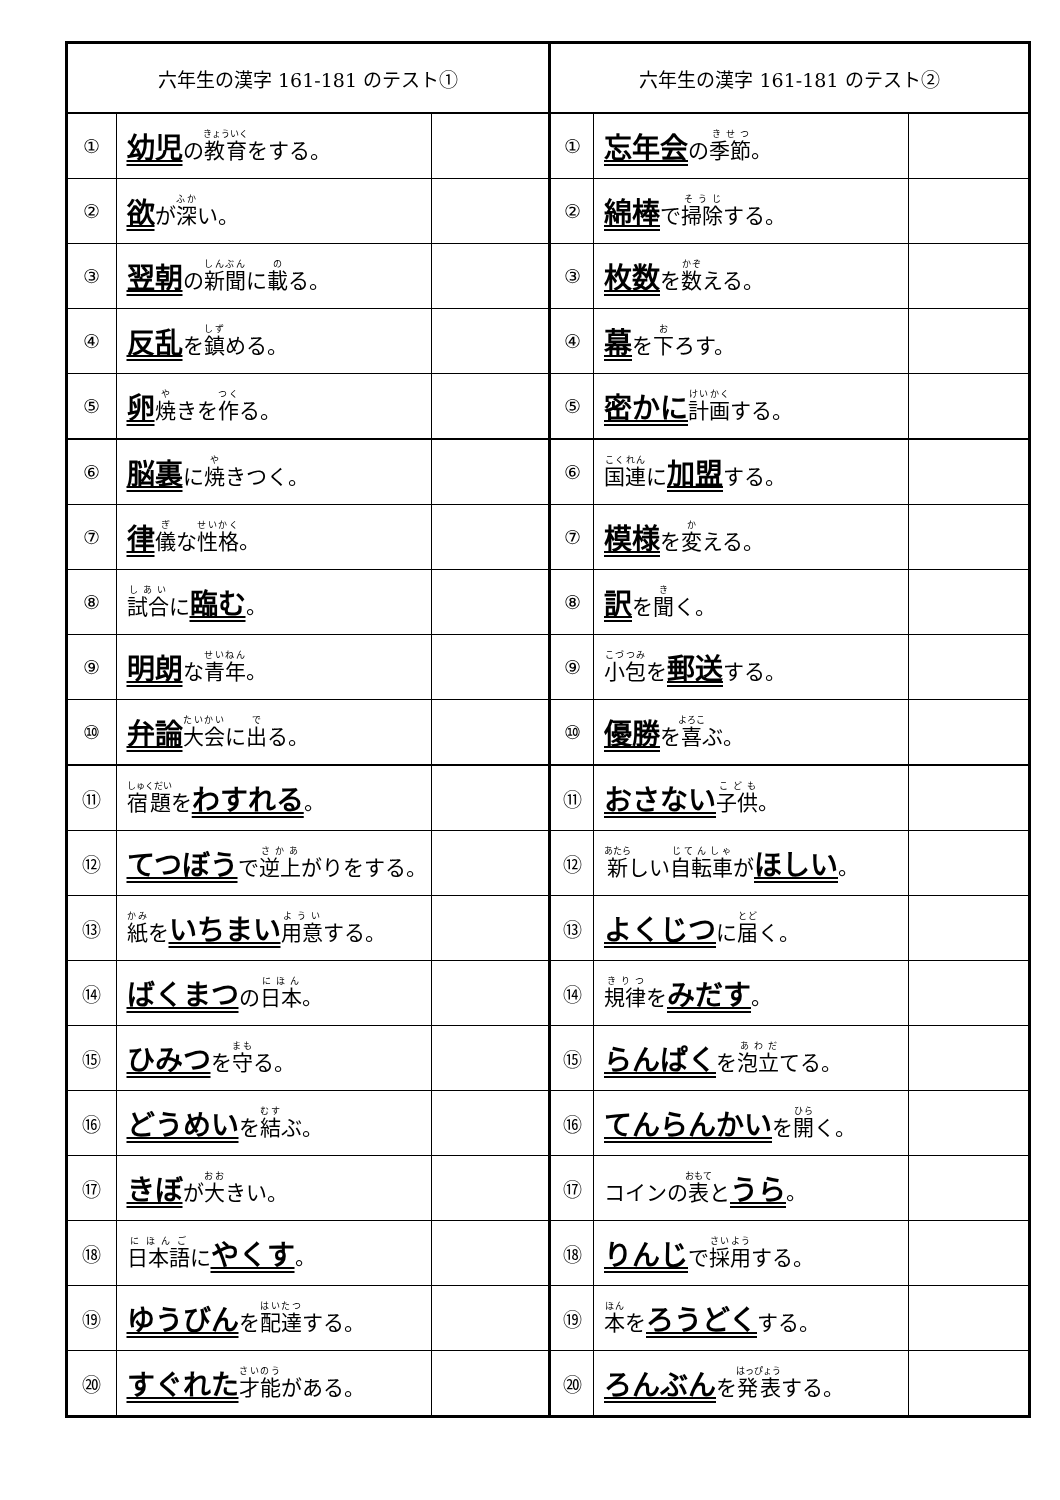| 六年生の漢字 161-181 のテスト① | | |
| --- | --- | --- |
| ① | 幼児 の 教育 をする。 | |
| ② | 欲 が 深 い。 | |
| ③ | 翌朝 の 新聞 に 載 る。 | |
| ④ | 反乱 を 鎮 める。 | |
| ⑤ | 卵 焼 きを 作 る。 | |
| ⑥ | 脳裏 に 焼 きつく。 | |
| ⑦ | 律 儀 な 性格 。 | |
| ⑧ | 試合 に 臨む 。 | |
| ⑨ | 明朗 な 青年 。 | |
| ⑩ | 弁論 大会 に 出 る。 | |
| ⑪ | 宿題 を わすれる 。 | |
| ⑫ | てつぼう で 逆上 がりをする。 | |
| ⑬ | 紙 を いちまい 用意 する。 | |
| ⑭ | ばくまつ の 日本 。 | |
| ⑮ | ひみつ を 守 る。 | |
| ⑯ | どうめい を 結 ぶ。 | |
| ⑰ | きぼ が 大 きい。 | |
| ⑱ | 日本語 に やくす 。 | |
| ⑲ | ゆうびん を 配達 する。 | |
| ⑳ | すぐれた 才能 がある。 | |
| 六年生の漢字 161-181 のテスト② | | |
| --- | --- | --- |
| ① | 忘年会 の 季節 。 | |
| ② | 綿棒 で 掃除 する。 | |
| ③ | 枚数 を 数 える。 | |
| ④ | 幕 を 下 ろす。 | |
| ⑤ | 密かに 計画 する。 | |
| ⑥ | 国連 に 加盟 する。 | |
| ⑦ | 模様 を 変 える。 | |
| ⑧ | 訳 を 聞 く。 | |
| ⑨ | 小包 を 郵送 する。 | |
| ⑩ | 優勝 を 喜 ぶ。 | |
| ⑪ | おさない 子供 。 | |
| ⑫ | 新 しい 自転車 が ほしい 。 | |
| ⑬ | よくじつ に 届 く。 | |
| ⑭ | 規律 を みだす 。 | |
| ⑮ | らんぱく を 泡立 てる。 | |
| ⑯ | てんらんかい を 開 く。 | |
| ⑰ | コインの 表 と うら 。 | |
| ⑱ | りんじ で 採用 する。 | |
| ⑲ | 本 を ろうどく する。 | |
| ⑳ | ろんぶん を 発表 する。 | |